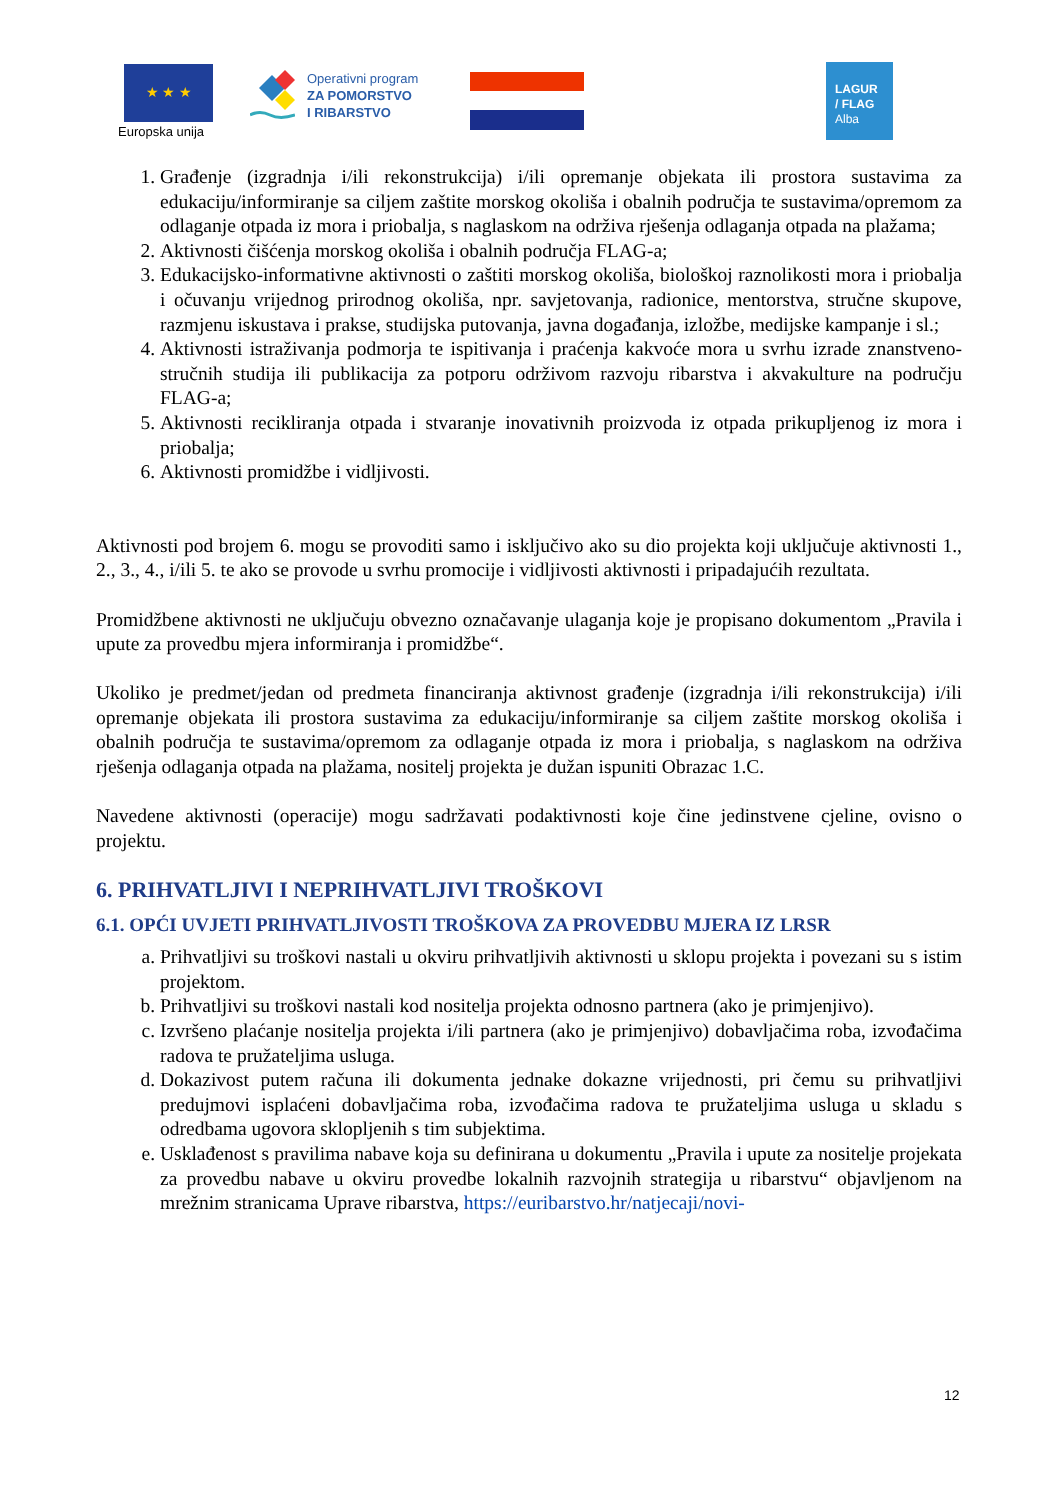★ ★ ★
Europska unija
Operativni program
ZA POMORSTVO
I RIBARSTVO
LAGUR
/ FLAG
Alba
1. Građenje (izgradnja i/ili rekonstrukcija) i/ili opremanje objekata ili prostora sustavima za edukaciju/informiranje sa ciljem zaštite morskog okoliša i obalnih područja te sustavima/opremom za odlaganje otpada iz mora i priobalja, s naglaskom na održiva rješenja odlaganja otpada na plažama;
2. Aktivnosti čišćenja morskog okoliša i obalnih područja FLAG-a;
3. Edukacijsko-informativne aktivnosti o zaštiti morskog okoliša, biološkoj raznolikosti mora i priobalja i očuvanju vrijednog prirodnog okoliša, npr. savjetovanja, radionice, mentorstva, stručne skupove, razmjenu iskustava i prakse, studijska putovanja, javna događanja, izložbe, medijske kampanje i sl.;
4. Aktivnosti istraživanja podmorja te ispitivanja i praćenja kakvoće mora u svrhu izrade znanstveno-stručnih studija ili publikacija za potporu održivom razvoju ribarstva i akvakulture na području FLAG-a;
5. Aktivnosti recikliranja otpada i stvaranje inovativnih proizvoda iz otpada prikupljenog iz mora i priobalja;
6. Aktivnosti promidžbe i vidljivosti.
Aktivnosti pod brojem 6. mogu se provoditi samo i isključivo ako su dio projekta koji uključuje aktivnosti 1., 2., 3., 4., i/ili 5. te ako se provode u svrhu promocije i vidljivosti aktivnosti i pripadajućih rezultata.
Promidžbene aktivnosti ne uključuju obvezno označavanje ulaganja koje je propisano dokumentom „Pravila i upute za provedbu mjera informiranja i promidžbe“.
Ukoliko je predmet/jedan od predmeta financiranja aktivnost građenje (izgradnja i/ili rekonstrukcija) i/ili opremanje objekata ili prostora sustavima za edukaciju/informiranje sa ciljem zaštite morskog okoliša i obalnih područja te sustavima/opremom za odlaganje otpada iz mora i priobalja, s naglaskom na održiva rješenja odlaganja otpada na plažama, nositelj projekta je dužan ispuniti Obrazac 1.C.
Navedene aktivnosti (operacije) mogu sadržavati podaktivnosti koje čine jedinstvene cjeline, ovisno o projektu.
6. PRIHVATLJIVI I NEPRIHVATLJIVI TROŠKOVI
6.1. OPĆI UVJETI PRIHVATLJIVOSTI TROŠKOVA ZA PROVEDBU MJERA IZ LRSR
a. Prihvatljivi su troškovi nastali u okviru prihvatljivih aktivnosti u sklopu projekta i povezani su s istim projektom.
b. Prihvatljivi su troškovi nastali kod nositelja projekta odnosno partnera (ako je primjenjivo).
c. Izvršeno plaćanje nositelja projekta i/ili partnera (ako je primjenjivo) dobavljačima roba, izvođačima radova te pružateljima usluga.
d. Dokazivost putem računa ili dokumenta jednake dokazne vrijednosti, pri čemu su prihvatljivi predujmovi isplaćeni dobavljačima roba, izvođačima radova te pružateljima usluga u skladu s odredbama ugovora sklopljenih s tim subjektima.
e. Usklađenost s pravilima nabave koja su definirana u dokumentu „Pravila i upute za nositelje projekata za provedbu nabave u okviru provedbe lokalnih razvojnih strategija u ribarstvu“ objavljenom na mrežnim stranicama Uprave ribarstva, https://euribarstvo.hr/natjecaji/novi-
12